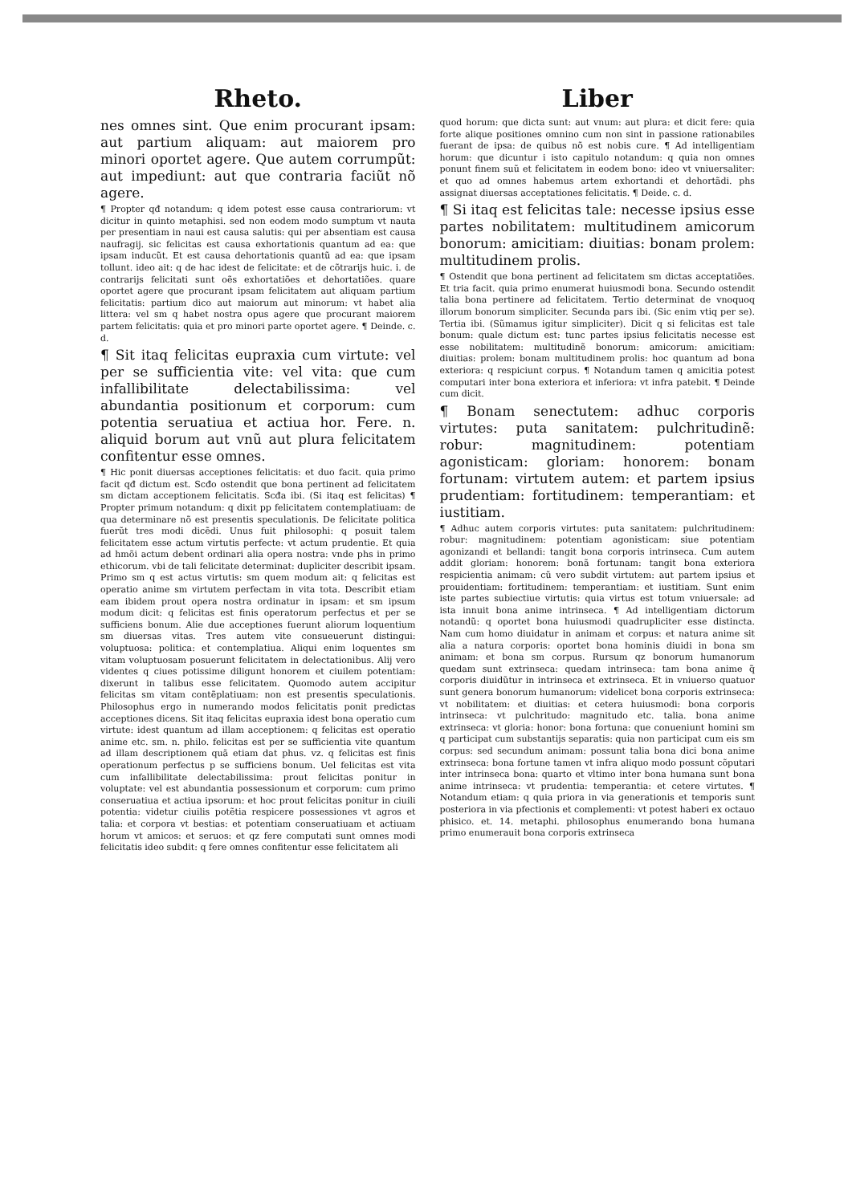Rheto.
nes omnes sint. Que enim procurant ipsam: aut partium aliquam: aut maiorem pro minori oportet agere. Que autem corrumpũt: aut impediunt: aut que contraria faciũt nõ agere.
¶ Propter qđ notandum: q idem potest esse causa contrariorum: vt dicitur in quinto metaphisi. sed non eodem modo sumptum vt nauta per presentiam in naui est causa salutis: qui per absentiam est causa naufragij. sic felicitas est causa exhortationis quantum ad ea: que ipsam inducũt. Et est causa dehortationis quantũ ad ea: que ipsam tollunt. ideo ait: q de hac idest de felicitate: et de cõtrarijs huic. i. de contrarijs felicitati sunt oẽs exhortatiões et dehortatiões. quare oportet agere que procurant ipsam felicitatem aut aliquam partium felicitatis: partium dico aut maiorum aut minorum: vt habet alia littera: vel sm q habet nostra opus agere que procurant maiorem partem felicitatis: quia et pro minori parte oportet agere. ¶ Deinde. c. d.
¶ Sit itaq felicitas eupraxia cum virtute: vel per se sufficientia vite: vel vita: que cum infallibilitate delectabilissima: vel abundantia positionum et corporum: cum potentia seruatiua et actiua hor. Fere. n. aliquid borum aut vnũ aut plura felicitatem confitentur esse omnes.
¶ Hic ponit diuersas acceptiones felicitatis: et duo facit. quia primo facit qđ dictum est. Scđo ostendit que bona pertinent ad felicitatem sm dictam acceptionem felicitatis. Scđa ibi. (Si itaq est felicitas) ¶ Propter primum notandum: q dixit pp felicitatem contemplatiuam: de qua determinare nõ est presentis speculationis. De felicitate politica fuerũt tres modi dicẽdi. Unus fuit philosophi: q posuit talem felicitatem esse actum virtutis perfecte: vt actum prudentie. Et quia ad hmõi actum debent ordinari alia opera nostra: vnde phs in primo ethicorum. vbi de tali felicitate determinat: dupliciter describit ipsam. Primo sm q est actus virtutis: sm quem modum ait: q felicitas est operatio anime sm virtutem perfectam in vita tota. Describit etiam eam ibidem prout opera nostra ordinatur in ipsam: et sm ipsum modum dicit: q felicitas est finis operatorum perfectus et per se sufficiens bonum. Alie due acceptiones fuerunt aliorum loquentium sm diuersas vitas. Tres autem vite consueuerunt distingui: voluptuosa: politica: et contemplatiua. Aliqui enim loquentes sm vitam voluptuosam posuerunt felicitatem in delectationibus. Alij vero videntes q ciues potissime diligunt honorem et ciuilem potentiam: dixerunt in talibus esse felicitatem. Quomodo autem accipitur felicitas sm vitam contẽplatiuam: non est presentis speculationis. Philosophus ergo in numerando modos felicitatis ponit predictas acceptiones dicens. Sit itaq felicitas eupraxia idest bona operatio cum virtute: idest quantum ad illam acceptionem: q felicitas est operatio anime etc. sm. n. philo. felicitas est per se sufficientia vite quantum ad illam descriptionem quã etiam dat phus. vz. q felicitas est finis operationum perfectus p se sufficiens bonum. Uel felicitas est vita cum infallibilitate delectabilissima: prout felicitas ponitur in voluptate: vel est abundantia possessionum et corporum: cum primo conseruatiua et actiua ipsorum: et hoc prout felicitas ponitur in ciuili potentia: videtur ciuilis potẽtia respicere possessiones vt agros et talia: et corpora vt bestias: et potentiam conseruatiuam et actiuam horum vt amicos: et seruos: et qz fere computati sunt omnes modi felicitatis ideo subdit: q fere omnes confitentur esse felicitatem ali
Liber
quod horum: que dicta sunt: aut vnum: aut plura: et dicit fere: quia forte alique positiones omnino cum non sint in passione rationabiles fuerant de ipsa: de quibus nõ est nobis cure. ¶ Ad intelligentiam horum: que dicuntur i isto capitulo notandum: q quia non omnes ponunt finem suũ et felicitatem in eodem bono: ideo vt vniuersaliter: et quo ad omnes habemus artem exhortandi et dehortãdi. phs assignat diuersas acceptationes felicitatis. ¶ Deide. c. d.
¶ Si itaq est felicitas tale: necesse ipsius esse partes nobilitatem: multitudinem amicorum bonorum: amicitiam: diuitias: bonam prolem: multitudinem prolis.
¶ Ostendit que bona pertinent ad felicitatem sm dictas acceptatiões. Et tria facit. quia primo enumerat huiusmodi bona. Secundo ostendit talia bona pertinere ad felicitatem. Tertio determinat de vnoquoq illorum bonorum simpliciter. Secunda pars ibi. (Sic enim vtiq per se). Tertia ibi. (Sũmamus igitur simpliciter). Dicit q si felicitas est tale bonum: quale dictum est: tunc partes ipsius felicitatis necesse est esse nobilitatem: multitudinẽ bonorum: amicorum: amicitiam: diuitias: prolem: bonam multitudinem prolis: hoc quantum ad bona exteriora: q respiciunt corpus. ¶ Notandum tamen q amicitia potest computari inter bona exteriora et inferiora: vt infra patebit. ¶ Deinde cum dicit.
¶ Bonam senectutem: adhuc corporis virtutes: puta sanitatem: pulchritudinẽ: robur: magnitudinem: potentiam agonisticam: gloriam: honorem: bonam fortunam: virtutem autem: et partem ipsius prudentiam: fortitudinem: temperantiam: et iustitiam.
¶ Adhuc autem corporis virtutes: puta sanitatem: pulchritudinem: robur: magnitudinem: potentiam agonisticam: siue potentiam agonizandi et bellandi: tangit bona corporis intrinseca. Cum autem addit gloriam: honorem: bonã fortunam: tangit bona exteriora respicientia animam: cũ vero subdit virtutem: aut partem ipsius et prouidentiam: fortitudinem: temperantiam: et iustitiam. Sunt enim iste partes subiectiue virtutis: quia virtus est totum vniuersale: ad ista innuit bona anime intrinseca. ¶ Ad intelligentiam dictorum notandũ: q oportet bona huiusmodi quadrupliciter esse distincta. Nam cum homo diuidatur in animam et corpus: et natura anime sit alia a natura corporis: oportet bona hominis diuidi in bona sm animam: et bona sm corpus. Rursum qz bonorum humanorum quedam sunt extrinseca: quedam intrinseca: tam bona anime q̃ corporis diuidũtur in intrinseca et extrinseca. Et in vniuerso quatuor sunt genera bonorum humanorum: videlicet bona corporis extrinseca: vt nobilitatem: et diuitias: et cetera huiusmodi: bona corporis intrinseca: vt pulchritudo: magnitudo etc. talia. bona anime extrinseca: vt gloria: honor: bona fortuna: que conueniunt homini sm q participat cum substantijs separatis: quia non participat cum eis sm corpus: sed secundum animam: possunt talia bona dici bona anime extrinseca: bona fortune tamen vt infra aliquo modo possunt cõputari inter intrinseca bona: quarto et vltimo inter bona humana sunt bona anime intrinseca: vt prudentia: temperantia: et cetere virtutes. ¶ Notandum etiam: q quia priora in via generationis et temporis sunt posteriora in via pfectionis et complementi: vt potest haberi ex octauo phisico. et. 14. metaphi. philosophus enumerando bona humana primo enumerauit bona corporis extrinseca